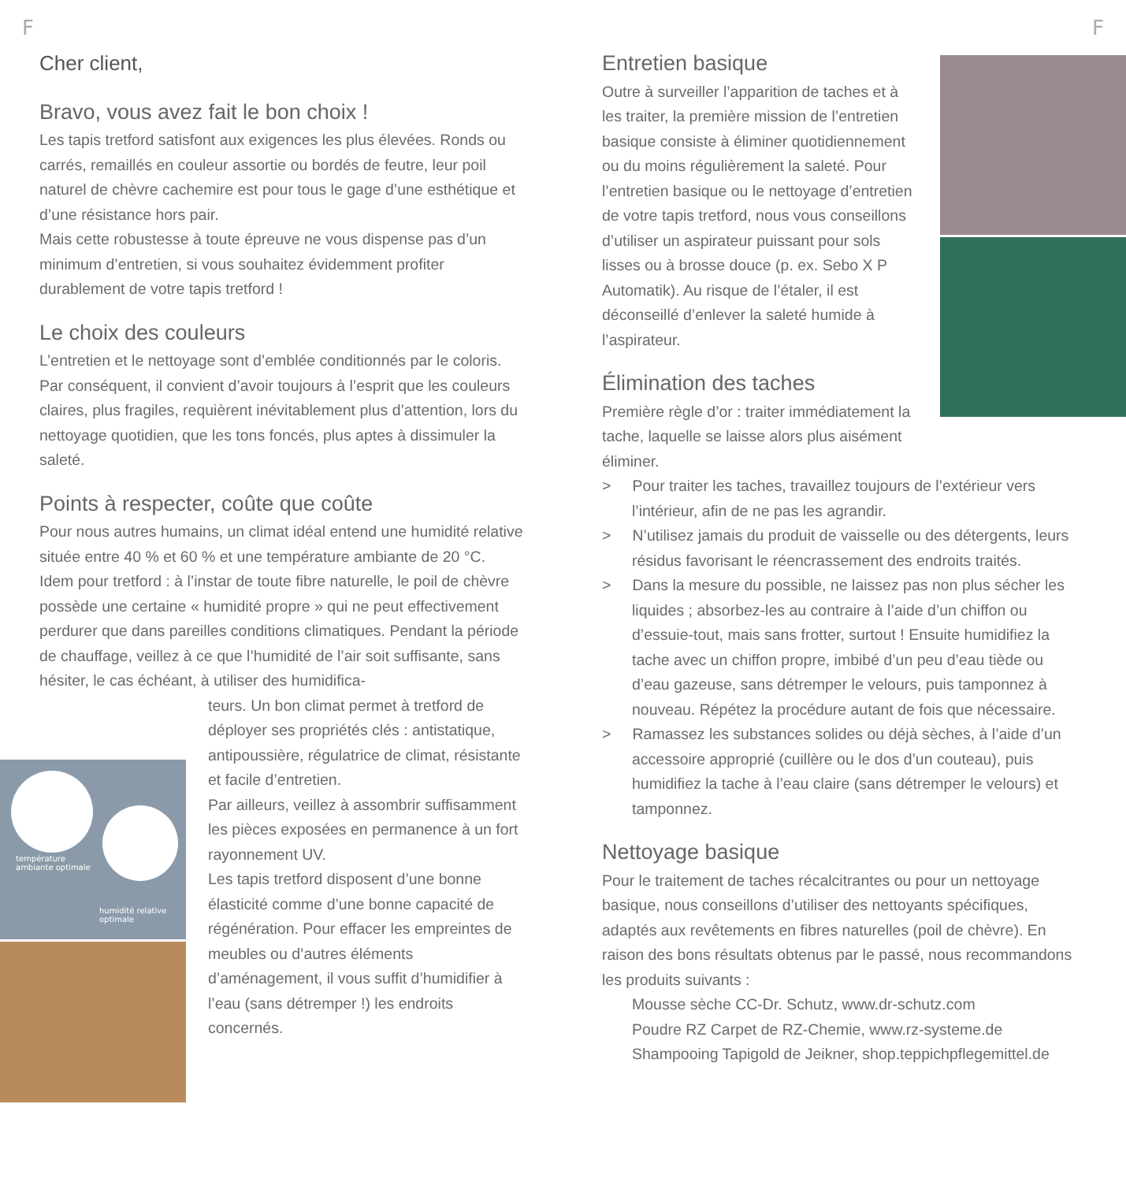F F
Cher client,
Bravo, vous avez fait le bon choix !
Les tapis tretford satisfont aux exigences les plus élevées. Ronds ou carrés, remaillés en couleur assortie ou bordés de feutre, leur poil naturel de chèvre cachemire est pour tous le gage d’une esthétique et d’une résistance hors pair.
Mais cette robustesse à toute épreuve ne vous dispense pas d’un minimum d’entretien, si vous souhaitez évidemment profiter durablement de votre tapis tretford !
Le choix des couleurs
L’entretien et le nettoyage sont d’emblée conditionnés par le coloris. Par conséquent, il convient d’avoir toujours à l’esprit que les couleurs claires, plus fragiles, requièrent inévitablement plus d’attention, lors du nettoyage quotidien, que les tons foncés, plus aptes à dissimuler la saleté.
Points à respecter, coûte que coûte
Pour nous autres humains, un climat idéal entend une humidité relative située entre 40 % et 60 % et une température ambiante de 20 °C.
Idem pour tretford : à l’instar de toute fibre naturelle, le poil de chèvre possède une certaine « humidité propre » qui ne peut effectivement perdurer que dans pareilles conditions climatiques. Pendant la période de chauffage, veillez à ce que l’humidité de l’air soit suffisante, sans hésiter, le cas échéant, à utiliser des humidifica-
teurs. Un bon climat permet à tretford de déployer ses propriétés clés : antistatique, antipoussière, régulatrice de climat, résistante et facile d’entretien.
Par ailleurs, veillez à assombrir suffisamment les pièces exposées en permanence à un fort rayonnement UV.
Les tapis tretford disposent d’une bonne élasticité comme d’une bonne capacité de régénération. Pour effacer les empreintes de meubles ou d’autres éléments d’aménagement, il vous suffit d’humidifier à l’eau (sans détremper !) les endroits concernés.
température
ambiante optimale
humidité relative
optimale
Entretien basique
Outre à surveiller l’apparition de taches et à les traiter, la première mission de l’entretien basique consiste à éliminer quotidiennement ou du moins régulièrement la saleté. Pour l’entretien basique ou le nettoyage d’entretien de votre tapis tretford, nous vous conseillons d’utiliser un aspirateur puissant pour sols lisses ou à brosse douce (p. ex. Sebo X P Automatik). Au risque de l’étaler, il est déconseillé d’enlever la saleté humide à l’aspirateur.
Élimination des taches
Première règle d’or : traiter immédiatement la tache, laquelle se laisse alors plus aisément éliminer.
> Pour traiter les taches, travaillez toujours de l’extérieur vers l’intérieur, afin de ne pas les agrandir.
> N’utilisez jamais du produit de vaisselle ou des détergents, leurs résidus favorisant le réencrassement des endroits traités.
> Dans la mesure du possible, ne laissez pas non plus sécher les liquides ; absorbez-les au contraire à l’aide d’un chiffon ou d’essuie-tout, mais sans frotter, surtout ! Ensuite humidifiez la tache avec un chiffon propre, imbibé d’un peu d’eau tiède ou d’eau gazeuse, sans détremper le velours, puis tamponnez à nouveau. Répétez la procédure autant de fois que nécessaire.
> Ramassez les substances solides ou déjà sèches, à l’aide d’un accessoire approprié (cuillère ou le dos d’un couteau), puis humidifiez la tache à l’eau claire (sans détremper le velours) et tamponnez.
Nettoyage basique
Pour le traitement de taches récalcitrantes ou pour un nettoyage basique, nous conseillons d’utiliser des nettoyants spécifiques, adaptés aux revêtements en fibres naturelles (poil de chèvre). En raison des bons résultats obtenus par le passé, nous recommandons les produits suivants :
Mousse sèche CC-Dr. Schutz, www.dr-schutz.com
Poudre RZ Carpet de RZ-Chemie, www.rz-systeme.de
Shampooing Tapigold de Jeikner, shop.teppichpflegemittel.de